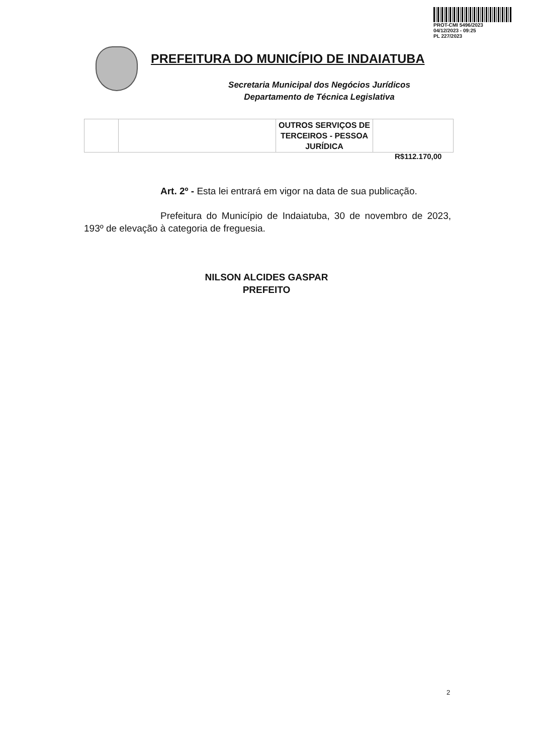PROT-CMI 5496/2023
04/12/2023 - 09:25
PL 227/2023
PREFEITURA DO MUNICÍPIO DE INDAIATUBA
Secretaria Municipal dos Negócios Jurídicos
Departamento de Técnica Legislativa
| | | OUTROS SERVIÇOS DE TERCEIROS - PESSOA JURÍDICA | |
R$112.170,00
Art. 2º - Esta lei entrará em vigor na data de sua publicação.
Prefeitura do Município de Indaiatuba, 30 de novembro de 2023, 193º de elevação à categoria de freguesia.
NILSON ALCIDES GASPAR
PREFEITO
2